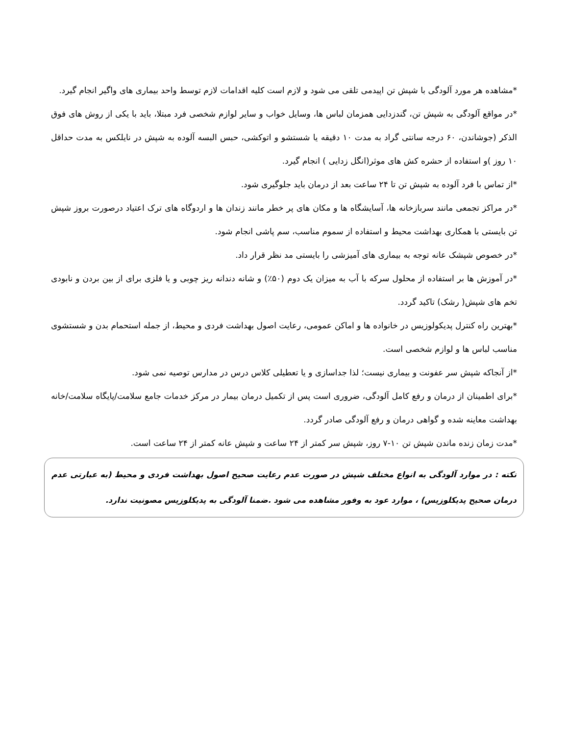*مشاهده هر مورد آلودگی با شپش تن اپیدمی تلقی می شود و لازم است کلیه اقدامات لازم توسط واحد بیماری های واگیر انجام گیرد.
*در مواقع آلودگی به شپش تن، گندزدایی همزمان لباس ها، وسایل خواب و سایر لوازم شخصی فرد مبتلا، باید با یکی از روش های فوق الذکر (جوشاندن، ۶۰ درجه سانتی گراد به مدت ۱۰ دقیقه یا شستشو و اتوکشی، حبس البسه آلوده به شپش در نایلکس به مدت حداقل ۱۰ روز )و استفاده از حشره کش های موثر(انگل زدایی ) انجام گیرد.
*از تماس با فرد آلوده به شپش تن تا ۲۴ ساعت بعد از درمان باید جلوگیری شود.
*در مراکز تجمعی مانند سربازخانه ها، آسایشگاه ها و مکان های پر خطر مانند زندان ها و اردوگاه های ترک اعتیاد درصورت بروز شپش تن بایستی با همکاری بهداشت محیط و استفاده از سموم مناسب، سم پاشی انجام شود.
*در خصوص شپشک عانه توجه به بیماری های آمیزشی را بایستی مد نظر قرار داد.
*در آموزش ها بر استفاده از محلول سرکه با آب به میزان یک دوم (۵۰٪) و شانه دندانه ریز چوبی و یا فلزی برای از بین بردن و نابودی تخم های شپش( رشک) تاکید گردد.
*بهترین راه کنترل پدیکولوزیس در خانواده ها و اماکن عمومی، رعایت اصول بهداشت فردی و محیط، از جمله استحمام بدن و شستشوی مناسب لباس ها و لوازم شخصی است.
*از آنجاکه شپش سر عفونت و بیماری نیست؛ لذا جداسازی و یا تعطیلی کلاس درس در مدارس توصیه نمی شود.
*برای اطمینان از درمان و رفع کامل آلودگی، ضروری است پس از تکمیل درمان بیمار در مرکز خدمات جامع سلامت/پایگاه سلامت/خانه بهداشت معاینه شده و گواهی درمان و رفع آلودگی صادر گردد.
*مدت زمان زنده ماندن شپش تن ۱۰-۷ روز، شپش سر کمتر از ۲۴ ساعت و شپش عانه کمتر از ۲۴ ساعت است.
نکته : در موارد آلودگی به انواع مختلف شپش در صورت عدم رعایت صحیح اصول بهداشت فردی و محیط (به عبارتی عدم درمان صحیح پدیکلوزیس) ، موارد عود به وفور مشاهده می شود .ضمنا آلودگی به پدیکلوزیس مصونیت ندارد.